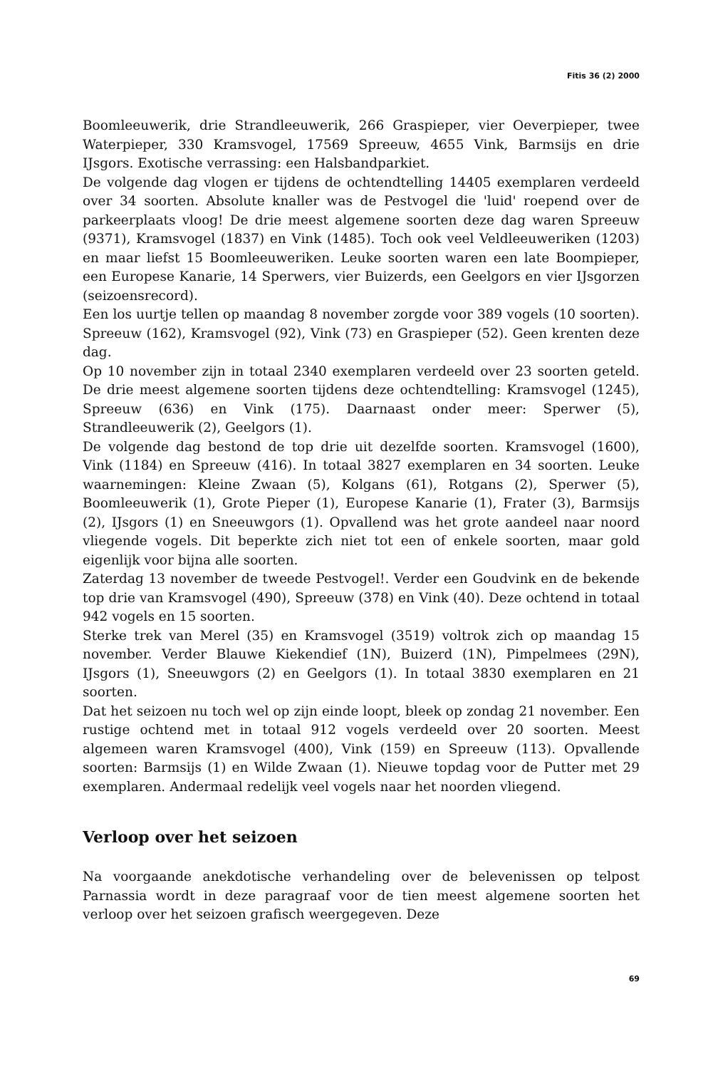Fitis 36 (2) 2000
Boomleeuwerik, drie Strandleeuwerik, 266 Graspieper, vier Oeverpieper, twee Waterpieper, 330 Kramsvogel, 17569 Spreeuw, 4655 Vink, Barmsijs en drie IJsgors. Exotische verrassing: een Halsbandparkiet.
De volgende dag vlogen er tijdens de ochtendtelling 14405 exemplaren verdeeld over 34 soorten. Absolute knaller was de Pestvogel die 'luid' roepend over de parkeerplaats vloog! De drie meest algemene soorten deze dag waren Spreeuw (9371), Kramsvogel (1837) en Vink (1485). Toch ook veel Veldleeuweriken (1203) en maar liefst 15 Boomleeuweriken. Leuke soorten waren een late Boompieper, een Europese Kanarie, 14 Sperwers, vier Buizerds, een Geelgors en vier IJsgorzen (seizoensrecord).
Een los uurtje tellen op maandag 8 november zorgde voor 389 vogels (10 soorten). Spreeuw (162), Kramsvogel (92), Vink (73) en Graspieper (52). Geen krenten deze dag.
Op 10 november zijn in totaal 2340 exemplaren verdeeld over 23 soorten geteld. De drie meest algemene soorten tijdens deze ochtendtelling: Kramsvogel (1245), Spreeuw (636) en Vink (175). Daarnaast onder meer: Sperwer (5), Strandleeuwerik (2), Geelgors (1).
De volgende dag bestond de top drie uit dezelfde soorten. Kramsvogel (1600), Vink (1184) en Spreeuw (416). In totaal 3827 exemplaren en 34 soorten. Leuke waarnemingen: Kleine Zwaan (5), Kolgans (61), Rotgans (2), Sperwer (5), Boomleeuwerik (1), Grote Pieper (1), Europese Kanarie (1), Frater (3), Barmsijs (2), IJsgors (1) en Sneeuwgors (1). Opvallend was het grote aandeel naar noord vliegende vogels. Dit beperkte zich niet tot een of enkele soorten, maar gold eigenlijk voor bijna alle soorten.
Zaterdag 13 november de tweede Pestvogel!. Verder een Goudvink en de bekende top drie van Kramsvogel (490), Spreeuw (378) en Vink (40). Deze ochtend in totaal 942 vogels en 15 soorten.
Sterke trek van Merel (35) en Kramsvogel (3519) voltrok zich op maandag 15 november. Verder Blauwe Kiekendief (1N), Buizerd (1N), Pimpelmees (29N), IJsgors (1), Sneeuwgors (2) en Geelgors (1). In totaal 3830 exemplaren en 21 soorten.
Dat het seizoen nu toch wel op zijn einde loopt, bleek op zondag 21 november. Een rustige ochtend met in totaal 912 vogels verdeeld over 20 soorten. Meest algemeen waren Kramsvogel (400), Vink (159) en Spreeuw (113). Opvallende soorten: Barmsijs (1) en Wilde Zwaan (1). Nieuwe topdag voor de Putter met 29 exemplaren. Andermaal redelijk veel vogels naar het noorden vliegend.
Verloop over het seizoen
Na voorgaande anekdotische verhandeling over de belevenissen op telpost Parnassia wordt in deze paragraaf voor de tien meest algemene soorten het verloop over het seizoen grafisch weergegeven. Deze
69